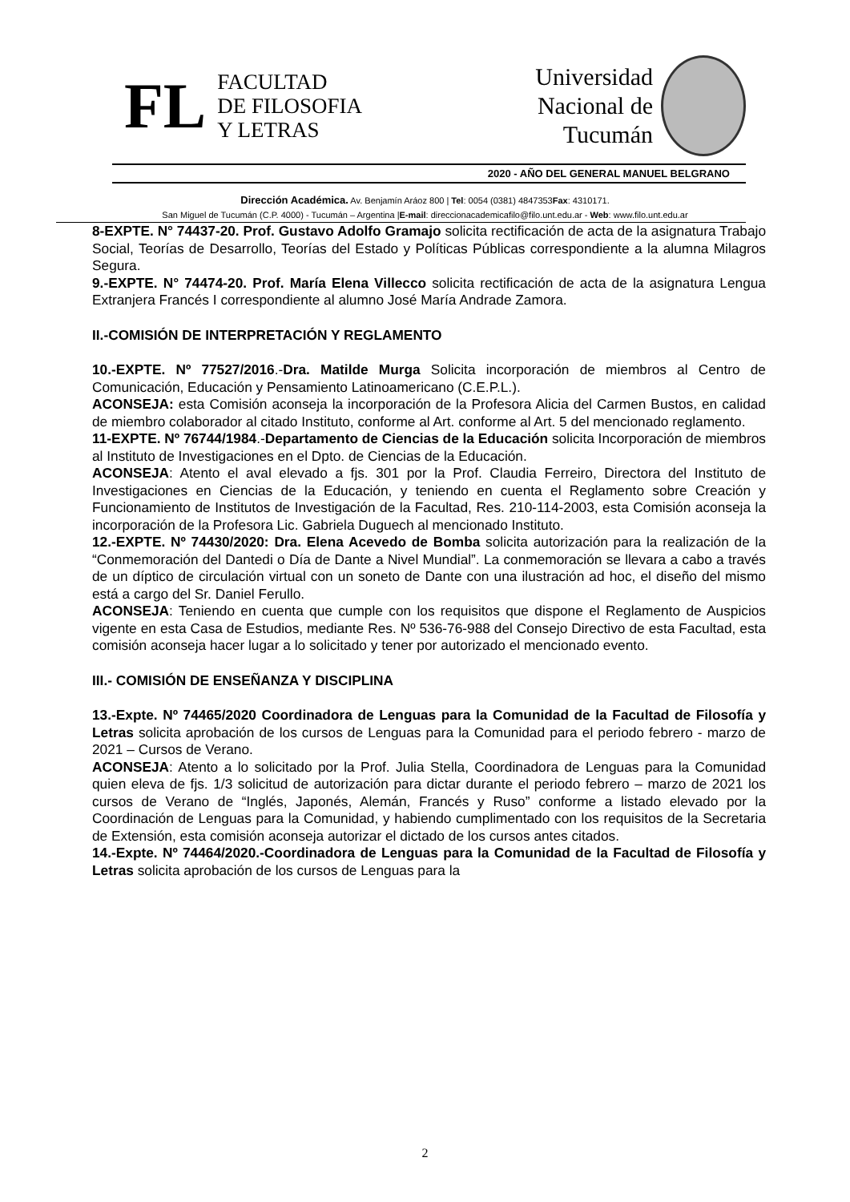FL
FACULTAD
DE FILOSOFIA
Y LETRAS
Universidad
Nacional de
Tucumán
2020 - AÑO DEL GENERAL MANUEL BELGRANO
Dirección Académica. Av. Benjamín Aráoz 800 | Tel: 0054 (0381) 4847353Fax: 4310171.
San Miguel de Tucumán (C.P. 4000) - Tucumán – Argentina |E-mail: direccionacademicafilo@filo.unt.edu.ar - Web: www.filo.unt.edu.ar
8-EXPTE. N° 74437-20. Prof. Gustavo Adolfo Gramajo solicita rectificación de acta de la asignatura Trabajo Social, Teorías de Desarrollo, Teorías del Estado y Políticas Públicas correspondiente a la alumna Milagros Segura.
9.-EXPTE. N° 74474-20. Prof. María Elena Villecco solicita rectificación de acta de la asignatura Lengua Extranjera Francés I correspondiente al alumno José María Andrade Zamora.
II.-COMISIÓN DE INTERPRETACIÓN Y REGLAMENTO
10.-EXPTE. Nº 77527/2016.-Dra. Matilde Murga Solicita incorporación de miembros al Centro de Comunicación, Educación y Pensamiento Latinoamericano (C.E.P.L.).
ACONSEJA: esta Comisión aconseja la incorporación de la Profesora Alicia del Carmen Bustos, en calidad de miembro colaborador al citado Instituto, conforme al Art. conforme al Art. 5 del mencionado reglamento.
11-EXPTE. Nº 76744/1984.-Departamento de Ciencias de la Educación solicita Incorporación de miembros al Instituto de Investigaciones en el Dpto. de Ciencias de la Educación.
ACONSEJA: Atento el aval elevado a fjs. 301 por la Prof. Claudia Ferreiro, Directora del Instituto de Investigaciones en Ciencias de la Educación, y teniendo en cuenta el Reglamento sobre Creación y Funcionamiento de Institutos de Investigación de la Facultad, Res. 210-114-2003, esta Comisión aconseja la incorporación de la Profesora Lic. Gabriela Duguech al mencionado Instituto.
12.-EXPTE. Nº 74430/2020: Dra. Elena Acevedo de Bomba solicita autorización para la realización de la “Conmemoración del Dantedi o Día de Dante a Nivel Mundial”. La conmemoración se llevara a cabo a través de un díptico de circulación virtual con un soneto de Dante con una ilustración ad hoc, el diseño del mismo está a cargo del Sr. Daniel Ferullo.
ACONSEJA: Teniendo en cuenta que cumple con los requisitos que dispone el Reglamento de Auspicios vigente en esta Casa de Estudios, mediante Res. Nº 536-76-988 del Consejo Directivo de esta Facultad, esta comisión aconseja hacer lugar a lo solicitado y tener por autorizado el mencionado evento.
III.- COMISIÓN DE ENSEÑANZA Y DISCIPLINA
13.-Expte. Nº 74465/2020 Coordinadora de Lenguas para la Comunidad de la Facultad de Filosofía y Letras solicita aprobación de los cursos de Lenguas para la Comunidad para el periodo febrero - marzo de 2021 – Cursos de Verano.
ACONSEJA: Atento a lo solicitado por la Prof. Julia Stella, Coordinadora de Lenguas para la Comunidad quien eleva de fjs. 1/3 solicitud de autorización para dictar durante el periodo febrero – marzo de 2021 los cursos de Verano de “Inglés, Japonés, Alemán, Francés y Ruso” conforme a listado elevado por la Coordinación de Lenguas para la Comunidad, y habiendo cumplimentado con los requisitos de la Secretaria de Extensión, esta comisión aconseja autorizar el dictado de los cursos antes citados.
14.-Expte. Nº 74464/2020.-Coordinadora de Lenguas para la Comunidad de la Facultad de Filosofía y Letras solicita aprobación de los cursos de Lenguas para la
2